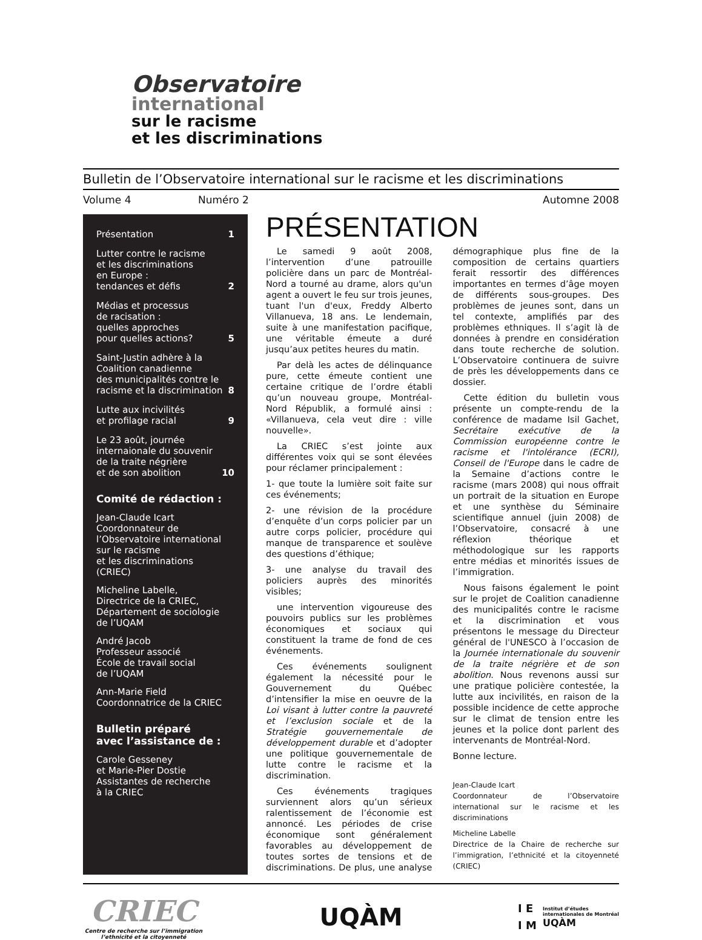Observatoire
international
sur le racisme
et les discriminations
Bulletin de l’Observatoire international sur le racisme et les discriminations
Volume 4 Numéro 2 Automne 2008
Présentation 1
Lutter contre le racisme
et les discriminations
en Europe :
tendances et défis 2
Médias et processus
de racisation :
quelles approches
pour quelles actions? 5
Saint-Justin adhère à la
Coalition canadienne
des municipalités contre le
racisme et la discrimination 8
Lutte aux incivilités
et profilage racial 9
Le 23 août, journée
internaionale du souvenir
de la traite négrière
et de son abolition 10
Comité de rédaction :
Jean-Claude Icart
Coordonnateur de
l’Observatoire international
sur le racisme
et les discriminations
(CRIEC)
Micheline Labelle,
Directrice de la CRIEC,
Département de sociologie
de l’UQAM
André Jacob
Professeur associé
École de travail social
de l’UQAM
Ann-Marie Field
Coordonnatrice de la CRIEC
Bulletin préparé
avec l’assistance de :
Carole Gesseney
et Marie-Pier Dostie
Assistantes de recherche
à la CRIEC
PRÉSENTATION
Le samedi 9 août 2008, l’intervention d’une patrouille policière dans un parc de Montréal-Nord a tourné au drame, alors qu'un agent a ouvert le feu sur trois jeunes, tuant l'un d'eux, Freddy Alberto Villanueva, 18 ans. Le lendemain, suite à une manifestation pacifique, une véritable émeute a duré jusqu’aux petites heures du matin.
Par delà les actes de délinquance pure, cette émeute contient une certaine critique de l’ordre établi qu’un nouveau groupe, Montréal-Nord Républik, a formulé ainsi : «Villanueva, cela veut dire : ville nouvelle».
La CRIEC s’est jointe aux différentes voix qui se sont élevées pour réclamer principalement :
1- que toute la lumière soit faite sur ces événements;
2- une révision de la procédure d’enquête d’un corps policier par un autre corps policier, procédure qui manque de transparence et soulève des questions d’éthique;
3- une analyse du travail des policiers auprès des minorités visibles;
une intervention vigoureuse des pouvoirs publics sur les problèmes économiques et sociaux qui constituent la trame de fond de ces événements.
Ces événements soulignent également la nécessité pour le Gouvernement du Québec d’intensifier la mise en oeuvre de la Loi visant à lutter contre la pauvreté et l’exclusion sociale et de la Stratégie gouvernementale de développement durable et d’adopter une politique gouvernementale de lutte contre le racisme et la discrimination.
Ces événements tragiques surviennent alors qu’un sérieux ralentissement de l’économie est annoncé. Les périodes de crise économique sont généralement favorables au développement de toutes sortes de tensions et de discriminations. De plus, une analyse démographique plus fine de la composition de certains quartiers ferait ressortir des différences importantes en termes d’âge moyen de différents sous-groupes. Des problèmes de jeunes sont, dans un tel contexte, amplifiés par des problèmes ethniques. Il s’agit là de données à prendre en considération dans toute recherche de solution. L’Observatoire continuera de suivre de près les développements dans ce dossier.
Cette édition du bulletin vous présente un compte-rendu de la conférence de madame Isil Gachet, Secrétaire exécutive de la Commission européenne contre le racisme et l'intolérance (ECRI), Conseil de l'Europe dans le cadre de la Semaine d’actions contre le racisme (mars 2008) qui nous offrait un portrait de la situation en Europe et une synthèse du Séminaire scientifique annuel (juin 2008) de l’Observatoire, consacré à une réflexion théorique et méthodologique sur les rapports entre médias et minorités issues de l’immigration.
Nous faisons également le point sur le projet de Coalition canadienne des municipalités contre le racisme et la discrimination et vous présentons le message du Directeur général de l'UNESCO à l’occasion de la Journée internationale du souvenir de la traite négrière et de son abolition. Nous revenons aussi sur une pratique policière contestée, la lutte aux incivilités, en raison de la possible incidence de cette approche sur le climat de tension entre les jeunes et la police dont parlent des intervenants de Montréal-Nord.
Bonne lecture.
Jean-Claude Icart
Coordonnateur de l’Observatoire international sur le racisme et les discriminations
Micheline Labelle
Directrice de la Chaire de recherche sur l’immigration, l’ethnicité et la citoyenneté (CRIEC)
CRIEC
Centre de recherche sur l’immigration
l’ethnicité et la citoyenneté
UQÀM
I E
I M
Institut d’études
internationales de Montréal
UQÀM